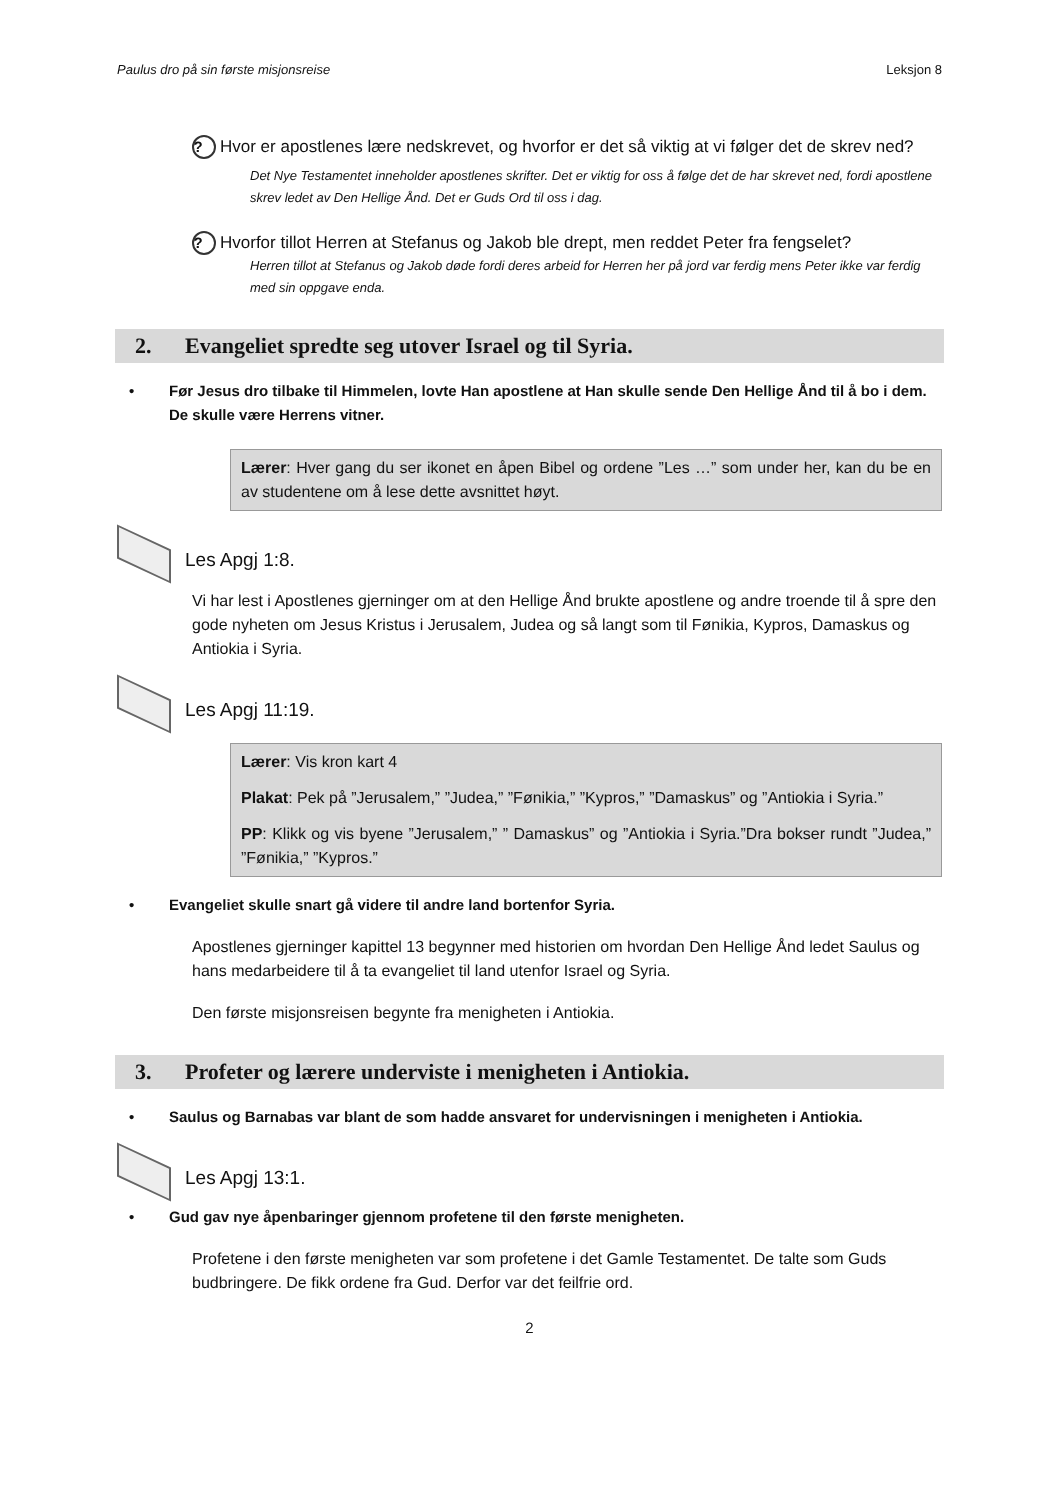Paulus dro på sin første misjonsreise Leksjon 8
? Hvor er apostlenes lære nedskrevet, og hvorfor er det så viktig at vi følger det de skrev ned?
Det Nye Testamentet inneholder apostlenes skrifter. Det er viktig for oss å følge det de har skrevet ned, fordi apostlene skrev ledet av Den Hellige Ånd. Det er Guds Ord til oss i dag.
? Hvorfor tillot Herren at Stefanus og Jakob ble drept, men reddet Peter fra fengselet?
Herren tillot at Stefanus og Jakob døde fordi deres arbeid for Herren her på jord var ferdig mens Peter ikke var ferdig med sin oppgave enda.
2. Evangeliet spredte seg utover Israel og til Syria.
• Før Jesus dro tilbake til Himmelen, lovte Han apostlene at Han skulle sende Den Hellige Ånd til å bo i dem. De skulle være Herrens vitner.
Lærer: Hver gang du ser ikonet en åpen Bibel og ordene ”Les …” som under her, kan du be en av studentene om å lese dette avsnittet høyt.
Les Apgj 1:8.
Vi har lest i Apostlenes gjerninger om at den Hellige Ånd brukte apostlene og andre troende til å spre den gode nyheten om Jesus Kristus i Jerusalem, Judea og så langt som til Fønikia, Kypros, Damaskus og Antiokia i Syria.
Les Apgj 11:19.
Lærer: Vis kron kart 4
Plakat: Pek på ”Jerusalem,” ”Judea,” ”Fønikia,” ”Kypros,” ”Damaskus” og ”Antiokia i Syria.”
PP: Klikk og vis byene ”Jerusalem,” ” Damaskus” og ”Antiokia i Syria.”Dra bokser rundt ”Judea,” ”Fønikia,” ”Kypros.”
• Evangeliet skulle snart gå videre til andre land bortenfor Syria.
Apostlenes gjerninger kapittel 13 begynner med historien om hvordan Den Hellige Ånd ledet Saulus og hans medarbeidere til å ta evangeliet til land utenfor Israel og Syria.
Den første misjonsreisen begynte fra menigheten i Antiokia.
3. Profeter og lærere underviste i menigheten i Antiokia.
• Saulus og Barnabas var blant de som hadde ansvaret for undervisningen i menigheten i Antiokia.
Les Apgj 13:1.
• Gud gav nye åpenbaringer gjennom profetene til den første menigheten.
Profetene i den første menigheten var som profetene i det Gamle Testamentet. De talte som Guds budbringere. De fikk ordene fra Gud. Derfor var det feilfrie ord.
2